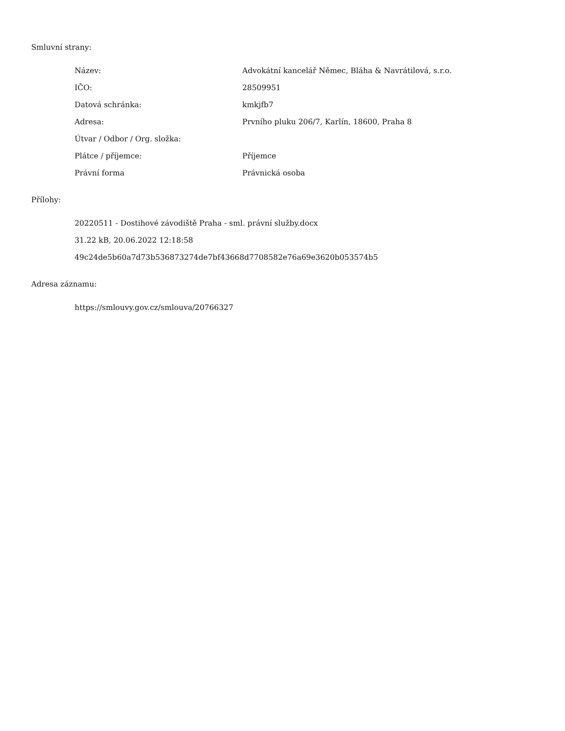Smluvní strany:
| Název: | Advokátní kancelář Němec, Bláha & Navrátilová, s.r.o. |
| IČO: | 28509951 |
| Datová schránka: | kmkjfb7 |
| Adresa: | Prvního pluku 206/7, Karlín, 18600, Praha 8 |
| Útvar / Odbor / Org. složka: | |
| Plátce / příjemce: | Příjemce |
| Právní forma | Právnická osoba |
Přílohy:
20220511 - Dostihové závodiště Praha - sml. právní služby.docx
31.22 kB, 20.06.2022 12:18:58
49c24de5b60a7d73b536873274de7bf43668d7708582e76a69e3620b053574b5
Adresa záznamu:
https://smlouvy.gov.cz/smlouva/20766327